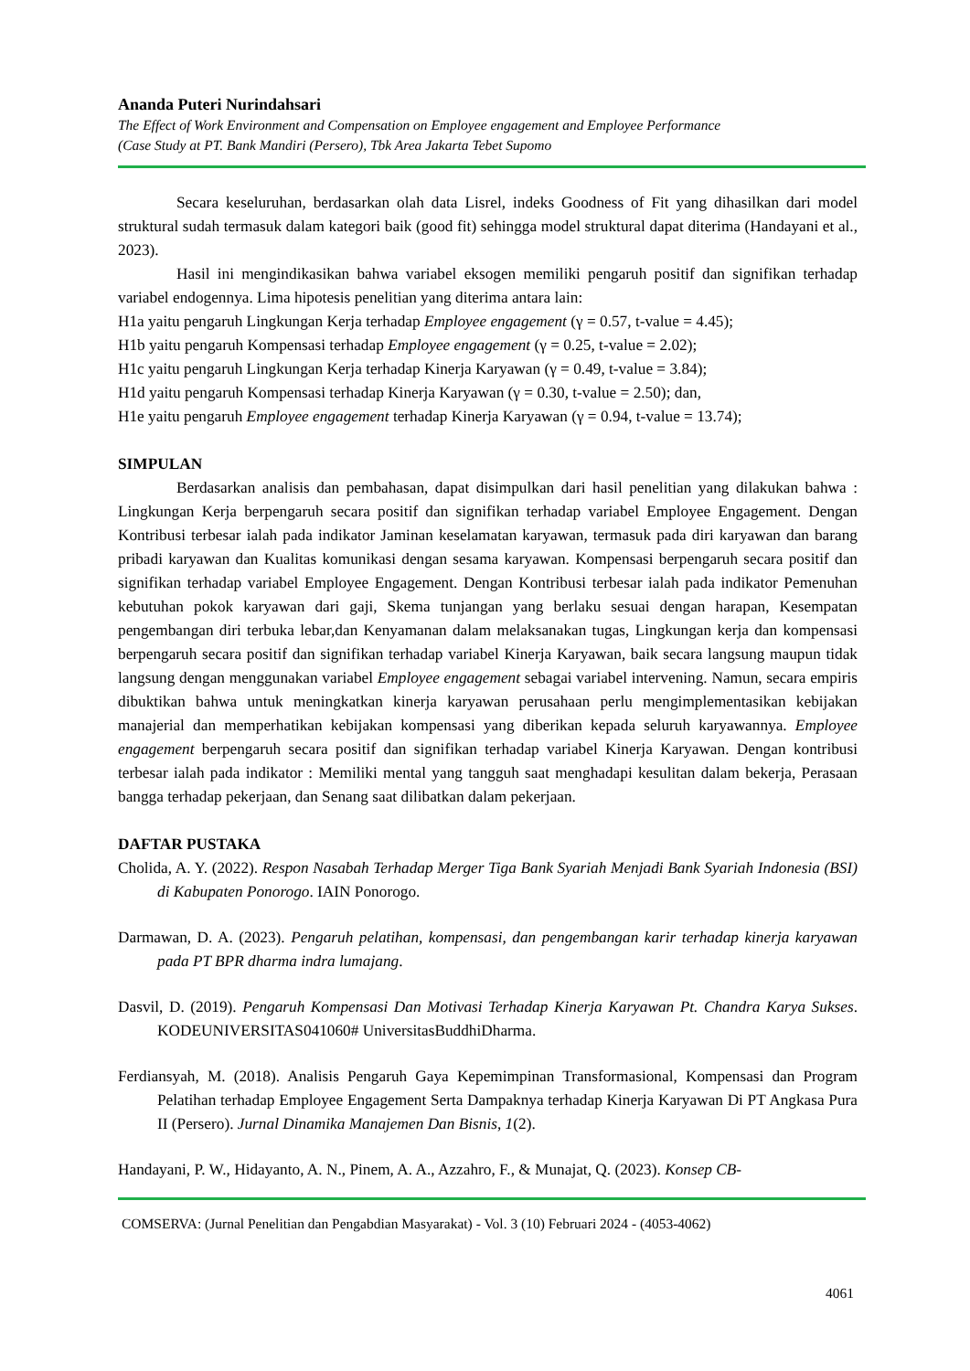Ananda Puteri Nurindahsari
The Effect of Work Environment and Compensation on Employee engagement and Employee Performance
(Case Study at PT. Bank Mandiri (Persero), Tbk Area Jakarta Tebet Supomo
Secara keseluruhan, berdasarkan olah data Lisrel, indeks Goodness of Fit yang dihasilkan dari model struktural sudah termasuk dalam kategori baik (good fit) sehingga model struktural dapat diterima (Handayani et al., 2023).
Hasil ini mengindikasikan bahwa variabel eksogen memiliki pengaruh positif dan signifikan terhadap variabel endogennya. Lima hipotesis penelitian yang diterima antara lain:
H1a yaitu pengaruh Lingkungan Kerja terhadap Employee engagement (γ = 0.57, t-value = 4.45);
H1b yaitu pengaruh Kompensasi terhadap Employee engagement (γ = 0.25, t-value = 2.02);
H1c yaitu pengaruh Lingkungan Kerja terhadap Kinerja Karyawan (γ = 0.49, t-value = 3.84);
H1d yaitu pengaruh Kompensasi terhadap Kinerja Karyawan (γ = 0.30, t-value = 2.50); dan,
H1e yaitu pengaruh Employee engagement terhadap Kinerja Karyawan (γ = 0.94, t-value = 13.74);
SIMPULAN
Berdasarkan analisis dan pembahasan, dapat disimpulkan dari hasil penelitian yang dilakukan bahwa : Lingkungan Kerja berpengaruh secara positif dan signifikan terhadap variabel Employee Engagement. Dengan Kontribusi terbesar ialah pada indikator Jaminan keselamatan karyawan, termasuk pada diri karyawan dan barang pribadi karyawan dan Kualitas komunikasi dengan sesama karyawan. Kompensasi berpengaruh secara positif dan signifikan terhadap variabel Employee Engagement. Dengan Kontribusi terbesar ialah pada indikator Pemenuhan kebutuhan pokok karyawan dari gaji, Skema tunjangan yang berlaku sesuai dengan harapan, Kesempatan pengembangan diri terbuka lebar,dan Kenyamanan dalam melaksanakan tugas, Lingkungan kerja dan kompensasi berpengaruh secara positif dan signifikan terhadap variabel Kinerja Karyawan, baik secara langsung maupun tidak langsung dengan menggunakan variabel Employee engagement sebagai variabel intervening. Namun, secara empiris dibuktikan bahwa untuk meningkatkan kinerja karyawan perusahaan perlu mengimplementasikan kebijakan manajerial dan memperhatikan kebijakan kompensasi yang diberikan kepada seluruh karyawannya. Employee engagement berpengaruh secara positif dan signifikan terhadap variabel Kinerja Karyawan. Dengan kontribusi terbesar ialah pada indikator : Memiliki mental yang tangguh saat menghadapi kesulitan dalam bekerja, Perasaan bangga terhadap pekerjaan, dan Senang saat dilibatkan dalam pekerjaan.
DAFTAR PUSTAKA
Cholida, A. Y. (2022). Respon Nasabah Terhadap Merger Tiga Bank Syariah Menjadi Bank Syariah Indonesia (BSI) di Kabupaten Ponorogo. IAIN Ponorogo.
Darmawan, D. A. (2023). Pengaruh pelatihan, kompensasi, dan pengembangan karir terhadap kinerja karyawan pada PT BPR dharma indra lumajang.
Dasvil, D. (2019). Pengaruh Kompensasi Dan Motivasi Terhadap Kinerja Karyawan Pt. Chandra Karya Sukses. KODEUNIVERSITAS041060# UniversitasBuddhiDharma.
Ferdiansyah, M. (2018). Analisis Pengaruh Gaya Kepemimpinan Transformasional, Kompensasi dan Program Pelatihan terhadap Employee Engagement Serta Dampaknya terhadap Kinerja Karyawan Di PT Angkasa Pura II (Persero). Jurnal Dinamika Manajemen Dan Bisnis, 1(2).
Handayani, P. W., Hidayanto, A. N., Pinem, A. A., Azzahro, F., & Munajat, Q. (2023). Konsep CB-
COMSERVA: (Jurnal Penelitian dan Pengabdian Masyarakat) - Vol. 3 (10) Februari 2024 - (4053-4062)
4061